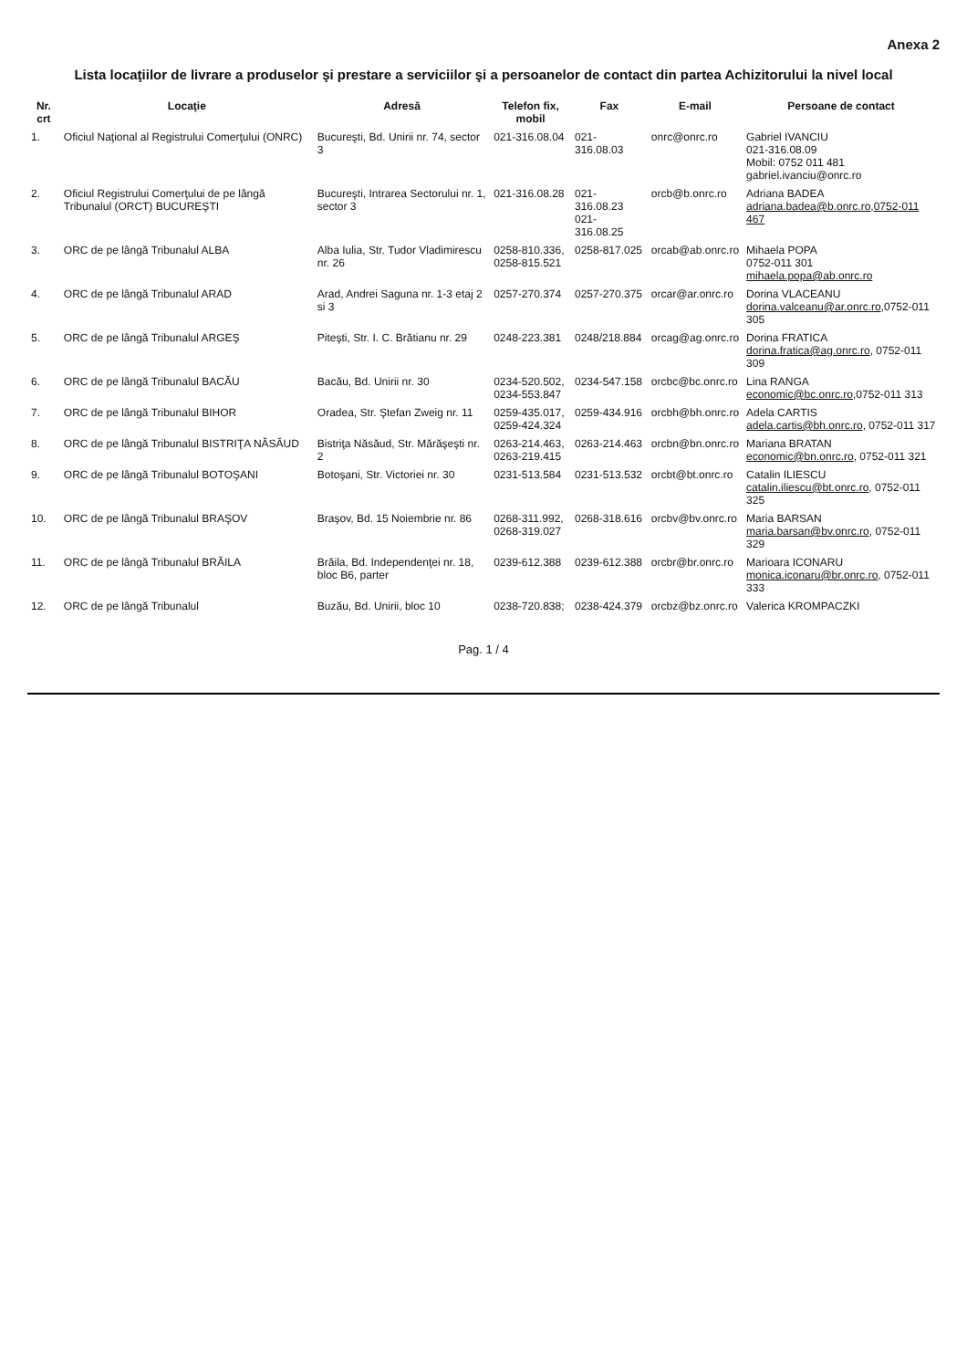Anexa 2
Lista locaţiilor de livrare a produselor şi prestare a serviciilor şi a persoanelor de contact din partea Achizitorului la nivel local
| Nr. crt | Locaţie | Adresă | Telefon fix, mobil | Fax | E-mail | Persoane de contact |
| --- | --- | --- | --- | --- | --- | --- |
| 1. | Oficiul Naţional al Registrului Comerţului (ONRC) | Bucureşti, Bd. Unirii nr. 74, sector 3 | 021-316.08.04 | 021-316.08.03 | onrc@onrc.ro | Gabriel IVANCIU 021-316.08.09 Mobil: 0752 011 481 gabriel.ivanciu@onrc.ro |
| 2. | Oficiul Registrului Comerţului de pe lângă Tribunalul (ORCT) BUCUREŞTI | Bucureşti, Intrarea Sectorului nr. 1, sector 3 | 021-316.08.28 | 021-316.08.23 021-316.08.25 | orcb@b.onrc.ro | Adriana BADEA adriana.badea@b.onrc.ro , 0752-011 467 |
| 3. | ORC de pe lângă Tribunalul ALBA | Alba Iulia, Str. Tudor Vladimirescu nr. 26 | 0258-810.336, 0258-815.521 | 0258-817.025 | orcab@ab.onrc.ro | Mihaela POPA 0752-011 301 mihaela.popa@ab.onrc.ro |
| 4. | ORC de pe lângă Tribunalul ARAD | Arad, Andrei Saguna nr. 1-3 etaj 2 si 3 | 0257-270.374 | 0257-270.375 | orcar@ar.onrc.ro | Dorina VLACEANU dorina.valceanu@ar.onrc.ro ,0752-011 305 |
| 5. | ORC de pe lângă Tribunalul ARGEŞ | Piteşti, Str. I. C. Brătianu nr. 29 | 0248-223.381 | 0248/218.884 | orcag@ag.onrc.ro | Dorina FRATICA dorina.fratica@ag.onrc.ro , 0752-011 309 |
| 6. | ORC de pe lângă Tribunalul BACĂU | Bacău, Bd. Unirii nr. 30 | 0234-520.502, 0234-553.847 | 0234-547.158 | orcbc@bc.onrc.ro | Lina RANGA economic@bc.onrc.ro ,0752-011 313 |
| 7. | ORC de pe lângă Tribunalul BIHOR | Oradea, Str. Ştefan Zweig nr. 11 | 0259-435.017, 0259-424.324 | 0259-434.916 | orcbh@bh.onrc.ro | Adela CARTIS adela.cartis@bh.onrc.ro , 0752-011 317 |
| 8. | ORC de pe lângă Tribunalul BISTRIŢA NĂSĂUD | Bistriţa Năsăud, Str. Mărăşeşti nr. 2 | 0263-214.463, 0263-219.415 | 0263-214.463 | orcbn@bn.onrc.ro | Mariana BRATAN economic@bn.onrc.ro , 0752-011 321 |
| 9. | ORC de pe lângă Tribunalul BOTOŞANI | Botoşani, Str. Victoriei nr. 30 | 0231-513.584 | 0231-513.532 | orcbt@bt.onrc.ro | Catalin ILIESCU catalin.iliescu@bt.onrc.ro , 0752-011 325 |
| 10. | ORC de pe lângă Tribunalul BRAŞOV | Braşov, Bd. 15 Noiembrie nr. 86 | 0268-311.992, 0268-319.027 | 0268-318.616 | orcbv@bv.onrc.ro | Maria BARSAN maria.barsan@bv.onrc.ro , 0752-011 329 |
| 11. | ORC de pe lângă Tribunalul BRĂILA | Brăila, Bd. Independenţei nr. 18, bloc B6, parter | 0239-612.388 | 0239-612.388 | orcbr@br.onrc.ro | Marioara ICONARU monica.iconaru@br.onrc.ro , 0752-011 333 |
| 12. | ORC de pe lângă Tribunalul | Buzău, Bd. Unirii, bloc 10 | 0238-720.838; | 0238-424.379 | orcbz@bz.onrc.ro | Valerica KROMPACZKI |
Pag. 1 / 4